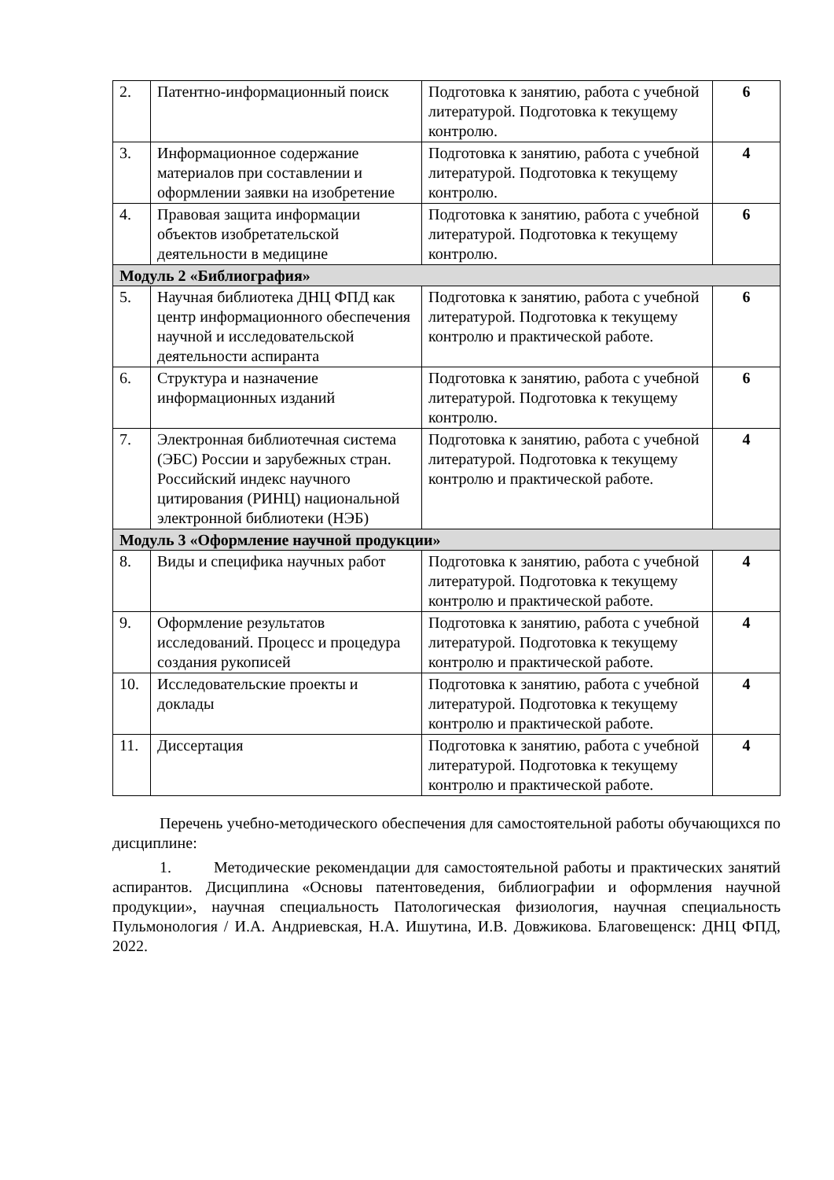| 2. | Патентно-информационный поиск | Подготовка к занятию, работа с учебной литературой. Подготовка к текущему контролю. | 6 |
| 3. | Информационное содержание материалов при составлении и оформлении заявки на изобретение | Подготовка к занятию, работа с учебной литературой. Подготовка к текущему контролю. | 4 |
| 4. | Правовая защита информации объектов изобретательской деятельности в медицине | Подготовка к занятию, работа с учебной литературой. Подготовка к текущему контролю. | 6 |
| Модуль 2 «Библиография» | | | |
| 5. | Научная библиотека ДНЦ ФПД как центр информационного обеспечения научной и исследовательской деятельности аспиранта | Подготовка к занятию, работа с учебной литературой. Подготовка к текущему контролю и практической работе. | 6 |
| 6. | Структура и назначение информационных изданий | Подготовка к занятию, работа с учебной литературой. Подготовка к текущему контролю. | 6 |
| 7. | Электронная библиотечная система (ЭБС) России и зарубежных стран. Российский индекс научного цитирования (РИНЦ) национальной электронной библиотеки (НЭБ) | Подготовка к занятию, работа с учебной литературой. Подготовка к текущему контролю и практической работе. | 4 |
| Модуль 3 «Оформление научной продукции» | | | |
| 8. | Виды и специфика научных работ | Подготовка к занятию, работа с учебной литературой. Подготовка к текущему контролю и практической работе. | 4 |
| 9. | Оформление результатов исследований. Процесс и процедура создания рукописей | Подготовка к занятию, работа с учебной литературой. Подготовка к текущему контролю и практической работе. | 4 |
| 10. | Исследовательские проекты и доклады | Подготовка к занятию, работа с учебной литературой. Подготовка к текущему контролю и практической работе. | 4 |
| 11. | Диссертация | Подготовка к занятию, работа с учебной литературой. Подготовка к текущему контролю и практической работе. | 4 |
Перечень учебно-методического обеспечения для самостоятельной работы обучающихся по дисциплине:
1. Методические рекомендации для самостоятельной работы и практических занятий аспирантов. Дисциплина «Основы патентоведения, библиографии и оформления научной продукции», научная специальность Патологическая физиология, научная специальность Пульмонология / И.А. Андриевская, Н.А. Ишутина, И.В. Довжикова. Благовещенск: ДНЦ ФПД, 2022.